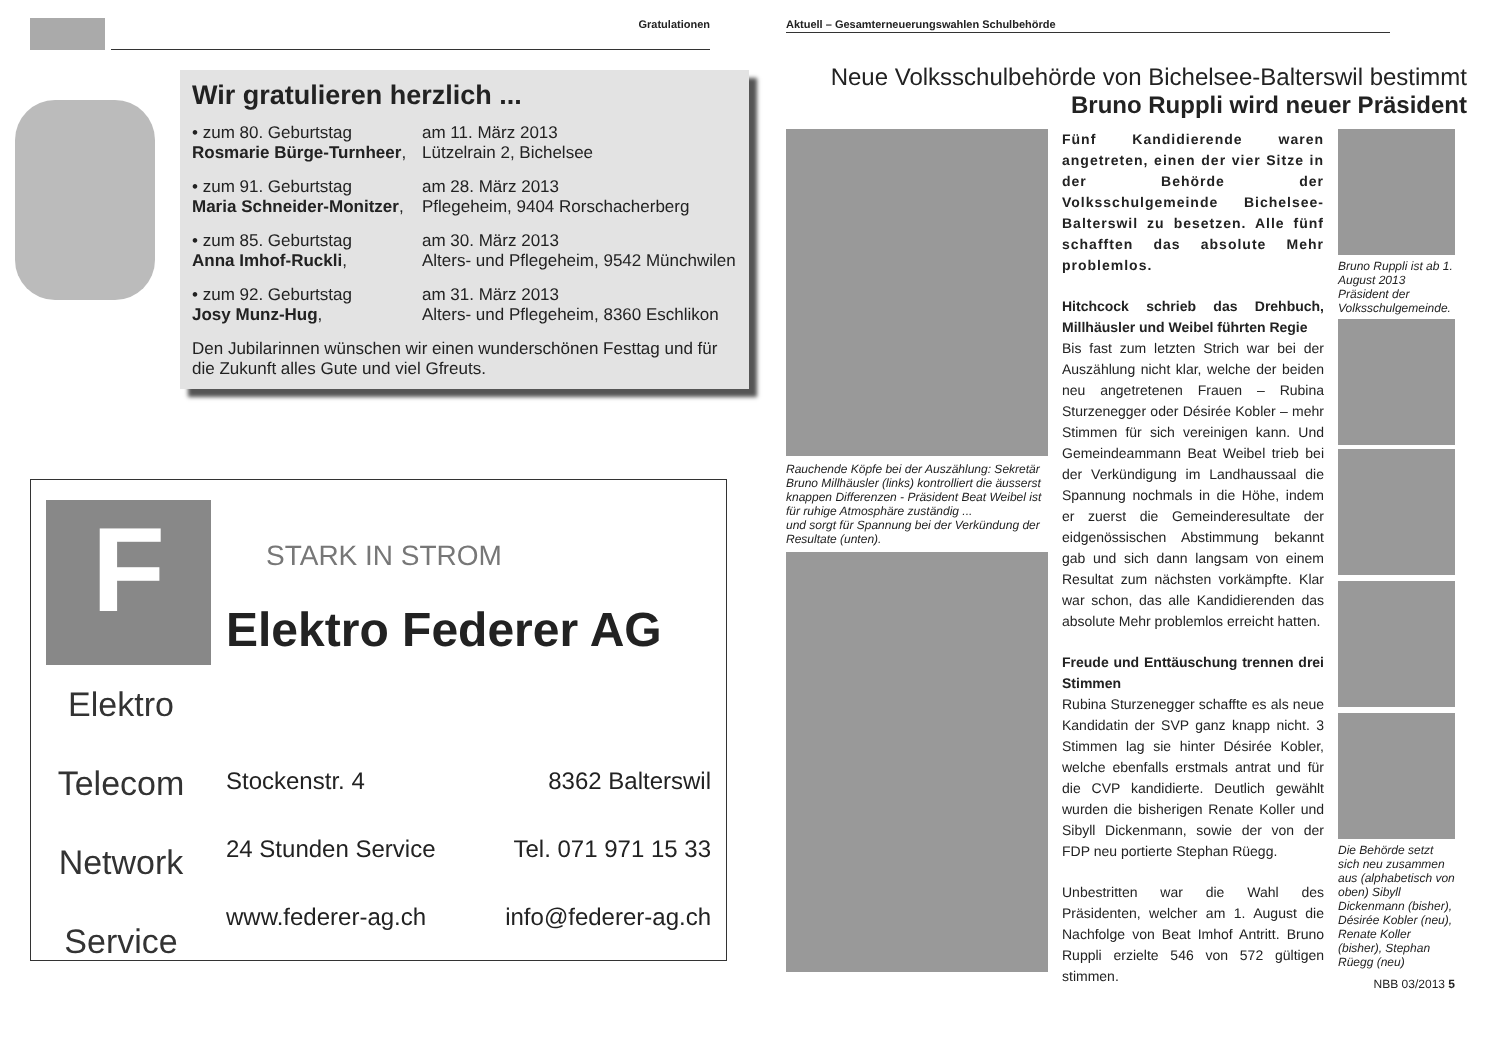Gratulationen
Wir gratulieren herzlich ...
• zum 80. Geburtstag
Rosmarie Bürge-Turnheer,
am 11. März 2013
Lützelrain 2, Bichelsee
• zum 91. Geburtstag
Maria Schneider-Monitzer,
am 28. März 2013
Pflegeheim, 9404 Rorschacherberg
• zum 85. Geburtstag
Anna Imhof-Ruckli,
am 30. März 2013
Alters- und Pflegeheim, 9542 Münchwilen
• zum 92. Geburtstag
Josy Munz-Hug,
am 31. März 2013
Alters- und Pflegeheim, 8360 Eschlikon
Den Jubilarinnen wünschen wir einen wunderschönen Festtag und für die Zukunft alles Gute und viel Gfreuts.
F
Elektro
Telecom
Network
Service
STARK IN STROM
Elektro Federer AG
Stockenstr. 4 8362 Balterswil
24 Stunden Service Tel. 071 971 15 33
www.federer-ag.ch info@federer-ag.ch
Aktuell – Gesamterneuerungswahlen Schulbehörde
Neue Volksschulbehörde von Bichelsee-Balterswil bestimmt
Bruno Ruppli wird neuer Präsident
Rauchende Köpfe bei der Auszählung: Sekretär Bruno Millhäusler (links) kontrolliert die äusserst knappen Differenzen - Präsident Beat Weibel ist für ruhige Atmosphäre zuständig ...
und sorgt für Spannung bei der Verkündung der Resultate (unten).
Fünf Kandidierende waren angetreten, einen der vier Sitze in der Behörde der Volksschulgemeinde Bichelsee-Balterswil zu besetzen. Alle fünf schafften das absolute Mehr problemlos.
Hitchcock schrieb das Drehbuch, Millhäusler und Weibel führten Regie
Bis fast zum letzten Strich war bei der Auszählung nicht klar, welche der beiden neu angetretenen Frauen – Rubina Sturzenegger oder Désirée Kobler – mehr Stimmen für sich vereinigen kann. Und Gemeindeammann Beat Weibel trieb bei der Verkündigung im Landhaussaal die Spannung nochmals in die Höhe, indem er zuerst die Gemeinderesultate der eidgenössischen Abstimmung bekannt gab und sich dann langsam von einem Resultat zum nächsten vorkämpfte. Klar war schon, das alle Kandidierenden das absolute Mehr problemlos erreicht hatten.
Freude und Enttäuschung trennen drei Stimmen
Rubina Sturzenegger schaffte es als neue Kandidatin der SVP ganz knapp nicht. 3 Stimmen lag sie hinter Désirée Kobler, welche ebenfalls erstmals antrat und für die CVP kandidierte. Deutlich gewählt wurden die bisherigen Renate Koller und Sibyll Dickenmann, sowie der von der FDP neu portierte Stephan Rüegg.
Unbestritten war die Wahl des Präsidenten, welcher am 1. August die Nachfolge von Beat Imhof Antritt. Bruno Ruppli erzielte 546 von 572 gültigen stimmen.
Bruno Ruppli ist ab 1. August 2013 Präsident der Volksschulgemeinde.
Die Behörde setzt sich neu zusammen aus (alphabetisch von oben) Sibyll Dickenmann (bisher), Désirée Kobler (neu), Renate Koller (bisher), Stephan Rüegg (neu)
NBB 03/2013 5